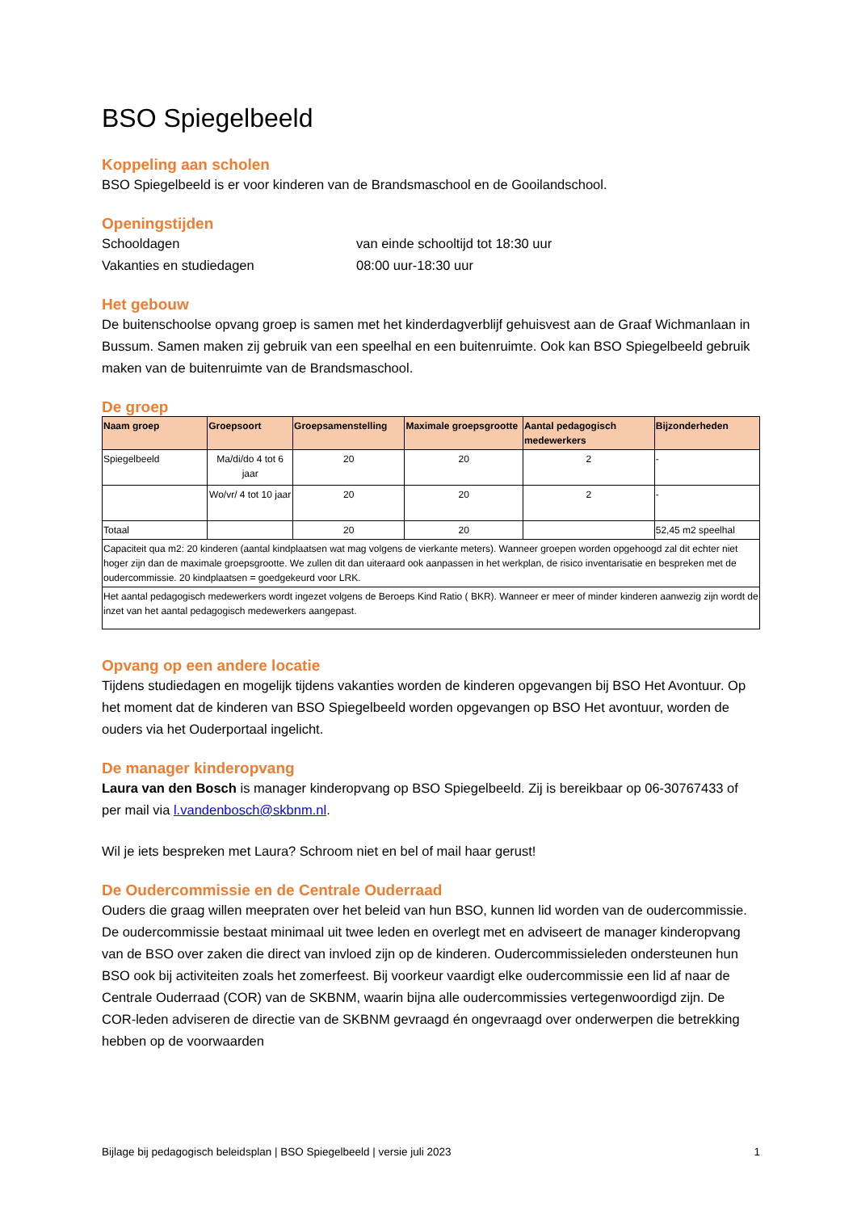BSO Spiegelbeeld
Koppeling aan scholen
BSO Spiegelbeeld is er voor kinderen van de Brandsmaschool en de Gooilandschool.
Openingstijden
Schooldagen van einde schooltijd tot 18:30 uur Vakanties en studiedagen 08:00 uur-18:30 uur
Het gebouw
De buitenschoolse opvang groep is samen met het kinderdagverblijf gehuisvest aan de Graaf Wichmanlaan in Bussum. Samen maken zij gebruik van een speelhal en een buitenruimte. Ook kan BSO Spiegelbeeld gebruik maken van de buitenruimte van de Brandsmaschool.
De groep
| Naam groep | Groepsoort | Groepsamenstelling | Maximale groepsgrootte | Aantal pedagogisch medewerkers | Bijzonderheden |
| --- | --- | --- | --- | --- | --- |
| Spiegelbeeld | Ma/di/do 4 tot 6 jaar | 20 | 20 | 2 | - |
| | Wo/vr/ 4 tot 10 jaar | 20 | 20 | 2 | - |
| Totaal | | 20 | 20 | | 52,45 m2 speelhal |
| Capaciteit qua m2: 20 kinderen (aantal kindplaatsen wat mag volgens de vierkante meters). Wanneer groepen worden opgehoogd zal dit echter niet hoger zijn dan de maximale groepsgrootte. We zullen dit dan uiteraard ook aanpassen in het werkplan, de risico inventarisatie en bespreken met de oudercommissie. 20 kindplaatsen = goedgekeurd voor LRK. | | | | | |
| Het aantal pedagogisch medewerkers wordt ingezet volgens de Beroeps Kind Ratio ( BKR). Wanneer er meer of minder kinderen aanwezig zijn wordt de inzet van het aantal pedagogisch medewerkers aangepast. | | | | | |
Opvang op een andere locatie
Tijdens studiedagen en mogelijk tijdens vakanties worden de kinderen opgevangen bij BSO Het Avontuur. Op het moment dat de kinderen van BSO Spiegelbeeld worden opgevangen op BSO Het avontuur, worden de ouders via het Ouderportaal ingelicht.
De manager kinderopvang
Laura van den Bosch is manager kinderopvang op BSO Spiegelbeeld. Zij is bereikbaar op 06-30767433 of per mail via l.vandenbosch@skbnm.nl.
Wil je iets bespreken met Laura? Schroom niet en bel of mail haar gerust!
De Oudercommissie en de Centrale Ouderraad
Ouders die graag willen meepraten over het beleid van hun BSO, kunnen lid worden van de oudercommissie. De oudercommissie bestaat minimaal uit twee leden en overlegt met en adviseert de manager kinderopvang van de BSO over zaken die direct van invloed zijn op de kinderen. Oudercommissieleden ondersteunen hun BSO ook bij activiteiten zoals het zomerfeest. Bij voorkeur vaardigt elke oudercommissie een lid af naar de Centrale Ouderraad (COR) van de SKBNM, waarin bijna alle oudercommissies vertegenwoordigd zijn. De COR-leden adviseren de directie van de SKBNM gevraagd én ongevraagd over onderwerpen die betrekking hebben op de voorwaarden
Bijlage bij pedagogisch beleidsplan | BSO Spiegelbeeld | versie juli 2023 1